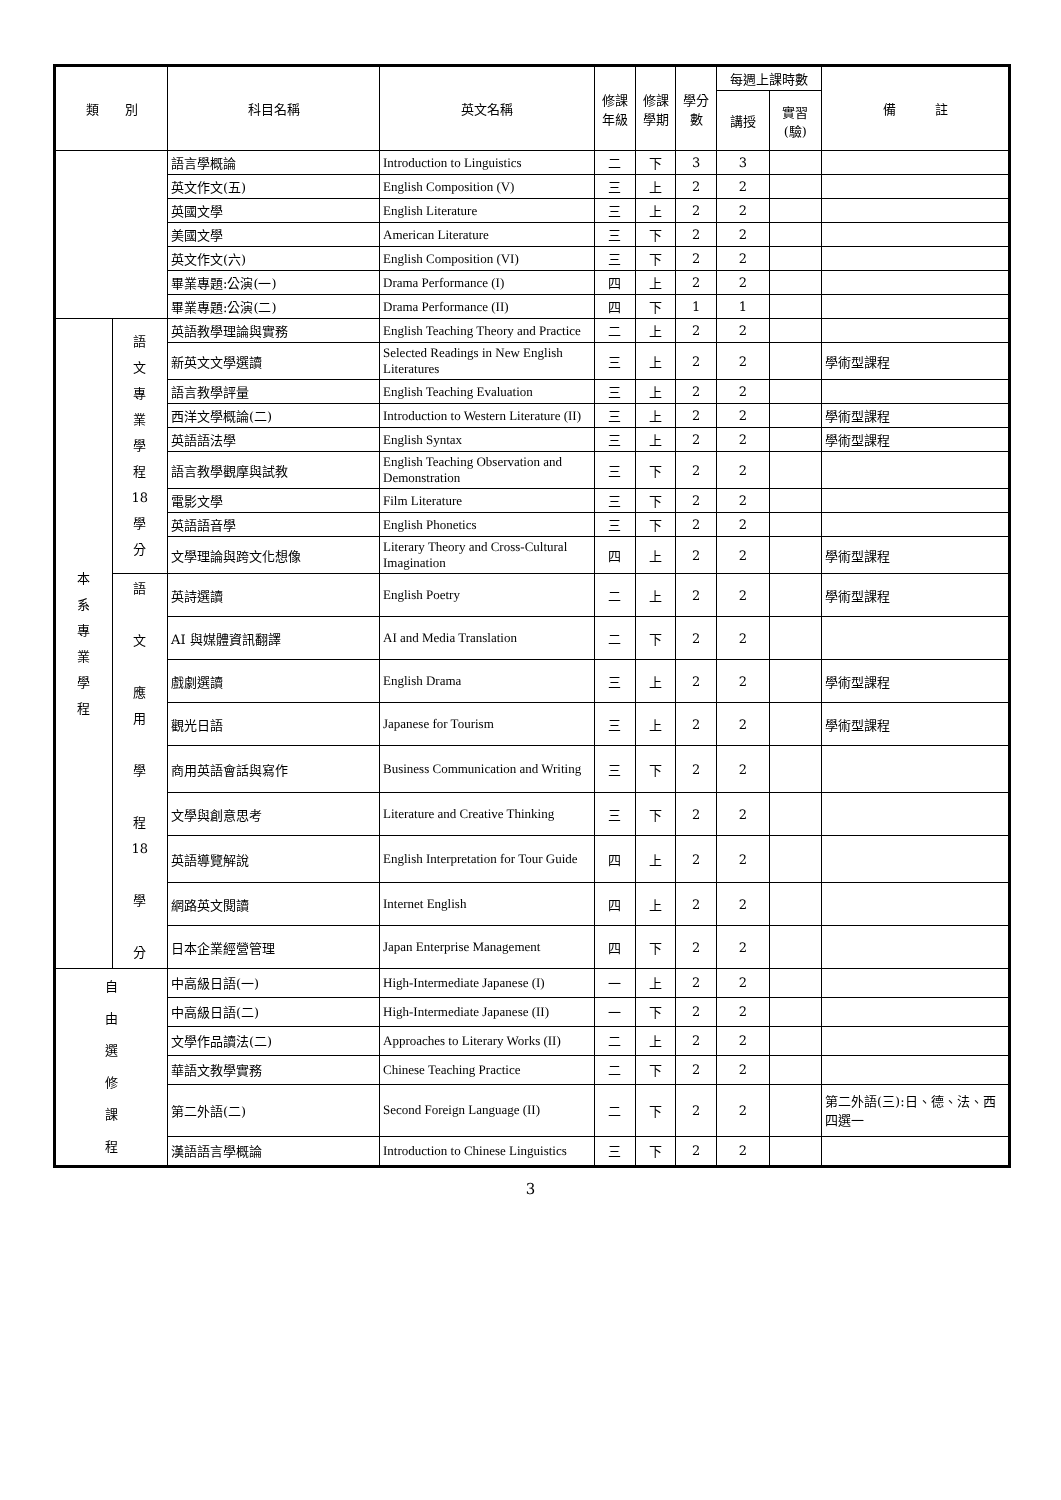| 類 別 | | 科目名稱 | 英文名稱 | 修課 年級 | 修課 學期 | 學分 數 | 每週上課時數 | | 備 註 |
| --- | --- | --- | --- | --- | --- | --- | --- | --- | --- |
| | | | | | | | 講授 | 實習 (驗) | |
| | | 語言學概論 | Introduction to Linguistics | 二 | 下 | 3 | 3 | | |
| | | 英文作文(五) | English Composition (V) | 三 | 上 | 2 | 2 | | |
| | | 英國文學 | English Literature | 三 | 上 | 2 | 2 | | |
| | | 美國文學 | American Literature | 三 | 下 | 2 | 2 | | |
| | | 英文作文(六) | English Composition (VI) | 三 | 下 | 2 | 2 | | |
| | | 畢業專題:公演(一) | Drama Performance (I) | 四 | 上 | 2 | 2 | | |
| | | 畢業專題:公演(二) | Drama Performance (II) | 四 | 下 | 1 | 1 | | |
| 本 系 專 業 學 程 | 語 文 專 業 學 程 18 學 分 | 英語教學理論與實務 | English Teaching Theory and Practice | 二 | 上 | 2 | 2 | | |
| | | 新英文文學選讀 | Selected Readings in New English Literatures | 三 | 上 | 2 | 2 | | 學術型課程 |
| | | 語言教學評量 | English Teaching Evaluation | 三 | 上 | 2 | 2 | | |
| | | 西洋文學概論(二) | Introduction to Western Literature (II) | 三 | 上 | 2 | 2 | | 學術型課程 |
| | | 英語語法學 | English Syntax | 三 | 上 | 2 | 2 | | 學術型課程 |
| | | 語言教學觀摩與試教 | English Teaching Observation and Demonstration | 三 | 下 | 2 | 2 | | |
| | | 電影文學 | Film Literature | 三 | 下 | 2 | 2 | | |
| | | 英語語音學 | English Phonetics | 三 | 下 | 2 | 2 | | |
| | | 文學理論與跨文化想像 | Literary Theory and Cross-Cultural Imagination | 四 | 上 | 2 | 2 | | 學術型課程 |
| | 語 文 應 用 學 程 18 學 分 | 英詩選讀 | English Poetry | 二 | 上 | 2 | 2 | | 學術型課程 |
| | | AI 與媒體資訊翻譯 | AI and Media Translation | 二 | 下 | 2 | 2 | | |
| | | 戲劇選讀 | English Drama | 三 | 上 | 2 | 2 | | 學術型課程 |
| | | 觀光日語 | Japanese for Tourism | 三 | 上 | 2 | 2 | | 學術型課程 |
| | | 商用英語會話與寫作 | Business Communication and Writing | 三 | 下 | 2 | 2 | | |
| | | 文學與創意思考 | Literature and Creative Thinking | 三 | 下 | 2 | 2 | | |
| | | 英語導覽解說 | English Interpretation for Tour Guide | 四 | 上 | 2 | 2 | | |
| | | 網路英文閱讀 | Internet English | 四 | 上 | 2 | 2 | | |
| | | 日本企業經營管理 | Japan Enterprise Management | 四 | 下 | 2 | 2 | | |
| 自 由 選 修 課 程 | | 中高級日語(一) | High-Intermediate Japanese (I) | 一 | 上 | 2 | 2 | | |
| | | 中高級日語(二) | High-Intermediate Japanese (II) | 一 | 下 | 2 | 2 | | |
| | | 文學作品讀法(二) | Approaches to Literary Works (II) | 二 | 上 | 2 | 2 | | |
| | | 華語文教學實務 | Chinese Teaching Practice | 二 | 下 | 2 | 2 | | |
| | | 第二外語(二) | Second Foreign Language (II) | 二 | 下 | 2 | 2 | | 第二外語(三):日、德、法、西四選一 |
| | | 漢語語言學概論 | Introduction to Chinese Linguistics | 三 | 下 | 2 | 2 | | |
3